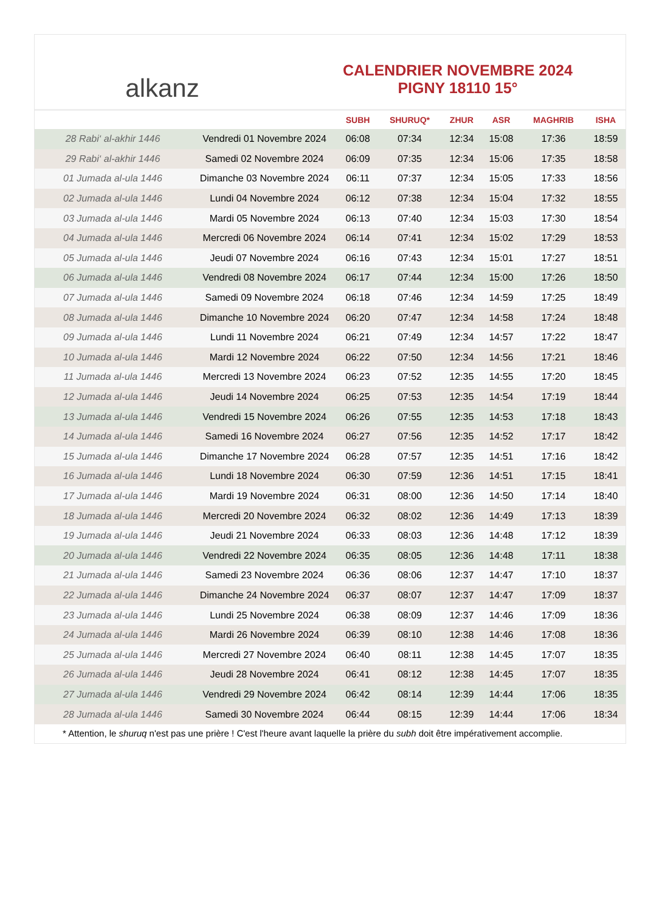alkanz
CALENDRIER NOVEMBRE 2024
PIGNY 18110 15°
| | | SUBH | SHURUQ* | ZHUR | ASR | MAGHRIB | ISHA |
| --- | --- | --- | --- | --- | --- | --- | --- |
| 28 Rabi‘ al-akhir 1446 | Vendredi 01 Novembre 2024 | 06:08 | 07:34 | 12:34 | 15:08 | 17:36 | 18:59 |
| 29 Rabi‘ al-akhir 1446 | Samedi 02 Novembre 2024 | 06:09 | 07:35 | 12:34 | 15:06 | 17:35 | 18:58 |
| 01 Jumada al-ula 1446 | Dimanche 03 Novembre 2024 | 06:11 | 07:37 | 12:34 | 15:05 | 17:33 | 18:56 |
| 02 Jumada al-ula 1446 | Lundi 04 Novembre 2024 | 06:12 | 07:38 | 12:34 | 15:04 | 17:32 | 18:55 |
| 03 Jumada al-ula 1446 | Mardi 05 Novembre 2024 | 06:13 | 07:40 | 12:34 | 15:03 | 17:30 | 18:54 |
| 04 Jumada al-ula 1446 | Mercredi 06 Novembre 2024 | 06:14 | 07:41 | 12:34 | 15:02 | 17:29 | 18:53 |
| 05 Jumada al-ula 1446 | Jeudi 07 Novembre 2024 | 06:16 | 07:43 | 12:34 | 15:01 | 17:27 | 18:51 |
| 06 Jumada al-ula 1446 | Vendredi 08 Novembre 2024 | 06:17 | 07:44 | 12:34 | 15:00 | 17:26 | 18:50 |
| 07 Jumada al-ula 1446 | Samedi 09 Novembre 2024 | 06:18 | 07:46 | 12:34 | 14:59 | 17:25 | 18:49 |
| 08 Jumada al-ula 1446 | Dimanche 10 Novembre 2024 | 06:20 | 07:47 | 12:34 | 14:58 | 17:24 | 18:48 |
| 09 Jumada al-ula 1446 | Lundi 11 Novembre 2024 | 06:21 | 07:49 | 12:34 | 14:57 | 17:22 | 18:47 |
| 10 Jumada al-ula 1446 | Mardi 12 Novembre 2024 | 06:22 | 07:50 | 12:34 | 14:56 | 17:21 | 18:46 |
| 11 Jumada al-ula 1446 | Mercredi 13 Novembre 2024 | 06:23 | 07:52 | 12:35 | 14:55 | 17:20 | 18:45 |
| 12 Jumada al-ula 1446 | Jeudi 14 Novembre 2024 | 06:25 | 07:53 | 12:35 | 14:54 | 17:19 | 18:44 |
| 13 Jumada al-ula 1446 | Vendredi 15 Novembre 2024 | 06:26 | 07:55 | 12:35 | 14:53 | 17:18 | 18:43 |
| 14 Jumada al-ula 1446 | Samedi 16 Novembre 2024 | 06:27 | 07:56 | 12:35 | 14:52 | 17:17 | 18:42 |
| 15 Jumada al-ula 1446 | Dimanche 17 Novembre 2024 | 06:28 | 07:57 | 12:35 | 14:51 | 17:16 | 18:42 |
| 16 Jumada al-ula 1446 | Lundi 18 Novembre 2024 | 06:30 | 07:59 | 12:36 | 14:51 | 17:15 | 18:41 |
| 17 Jumada al-ula 1446 | Mardi 19 Novembre 2024 | 06:31 | 08:00 | 12:36 | 14:50 | 17:14 | 18:40 |
| 18 Jumada al-ula 1446 | Mercredi 20 Novembre 2024 | 06:32 | 08:02 | 12:36 | 14:49 | 17:13 | 18:39 |
| 19 Jumada al-ula 1446 | Jeudi 21 Novembre 2024 | 06:33 | 08:03 | 12:36 | 14:48 | 17:12 | 18:39 |
| 20 Jumada al-ula 1446 | Vendredi 22 Novembre 2024 | 06:35 | 08:05 | 12:36 | 14:48 | 17:11 | 18:38 |
| 21 Jumada al-ula 1446 | Samedi 23 Novembre 2024 | 06:36 | 08:06 | 12:37 | 14:47 | 17:10 | 18:37 |
| 22 Jumada al-ula 1446 | Dimanche 24 Novembre 2024 | 06:37 | 08:07 | 12:37 | 14:47 | 17:09 | 18:37 |
| 23 Jumada al-ula 1446 | Lundi 25 Novembre 2024 | 06:38 | 08:09 | 12:37 | 14:46 | 17:09 | 18:36 |
| 24 Jumada al-ula 1446 | Mardi 26 Novembre 2024 | 06:39 | 08:10 | 12:38 | 14:46 | 17:08 | 18:36 |
| 25 Jumada al-ula 1446 | Mercredi 27 Novembre 2024 | 06:40 | 08:11 | 12:38 | 14:45 | 17:07 | 18:35 |
| 26 Jumada al-ula 1446 | Jeudi 28 Novembre 2024 | 06:41 | 08:12 | 12:38 | 14:45 | 17:07 | 18:35 |
| 27 Jumada al-ula 1446 | Vendredi 29 Novembre 2024 | 06:42 | 08:14 | 12:39 | 14:44 | 17:06 | 18:35 |
| 28 Jumada al-ula 1446 | Samedi 30 Novembre 2024 | 06:44 | 08:15 | 12:39 | 14:44 | 17:06 | 18:34 |
* Attention, le shuruq n'est pas une prière ! C'est l'heure avant laquelle la prière du subh doit être impérativement accomplie.